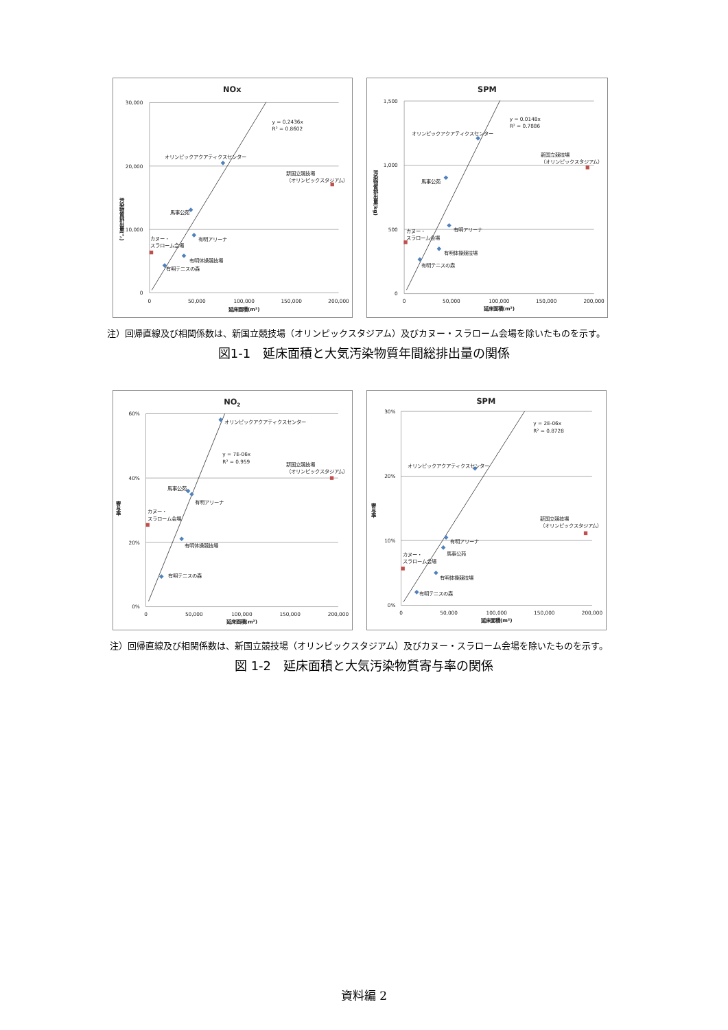NOx
30,000
20,000
10,000
0
0
50,000
100,000
150,000
200,000
延床面積(m²)
汚染物質排出量(㌧)
y = 0.2436x
R² = 0.8602
オリンピックアクアティクスセンター
馬事公苑
有明アリーナ
有明体操競技場
有明テニスの森
カヌー・
スラローム会場
新国立競技場
（オリンピックスタジアム）
SPM
1,500
1,000
500
0
0
50,000
100,000
150,000
200,000
延床面積(m²)
汚染物質排出量(kg)
y = 0.0148x
R² = 0.7886
オリンピックアクアティクスセンター
馬事公苑
有明アリーナ
有明体操競技場
有明テニスの森
カヌー・
スラローム会場
新国立競技場
（オリンピックスタジアム）
注）回帰直線及び相関係数は、新国立競技場（オリンピックスタジアム）及びカヌー・スラローム会場を除いたものを示す。
図1-1　延床面積と大気汚染物質年間総排出量の関係
NO2
60%
40%
20%
0%
0
50,000
100,000
150,000
200,000
延床面積(m²)
寄与率
y = 7E-06x
R² = 0.959
オリンピックアクアティクスセンター
馬事公苑
有明アリーナ
有明体操競技場
有明テニスの森
カヌー・
スラローム会場
新国立競技場
（オリンピックスタジアム）
SPM
30%
20%
10%
0%
0
50,000
100,000
150,000
200,000
延床面積(m²)
寄与率
y = 2E-06x
R² = 0.8728
オリンピックアクアティクスセンター
有明アリーナ
馬事公苑
有明体操競技場
有明テニスの森
カヌー・
スラローム会場
新国立競技場
（オリンピックスタジアム）
注）回帰直線及び相関係数は、新国立競技場（オリンピックスタジアム）及びカヌー・スラローム会場を除いたものを示す。
図 1-2　延床面積と大気汚染物質寄与率の関係
資料編 2